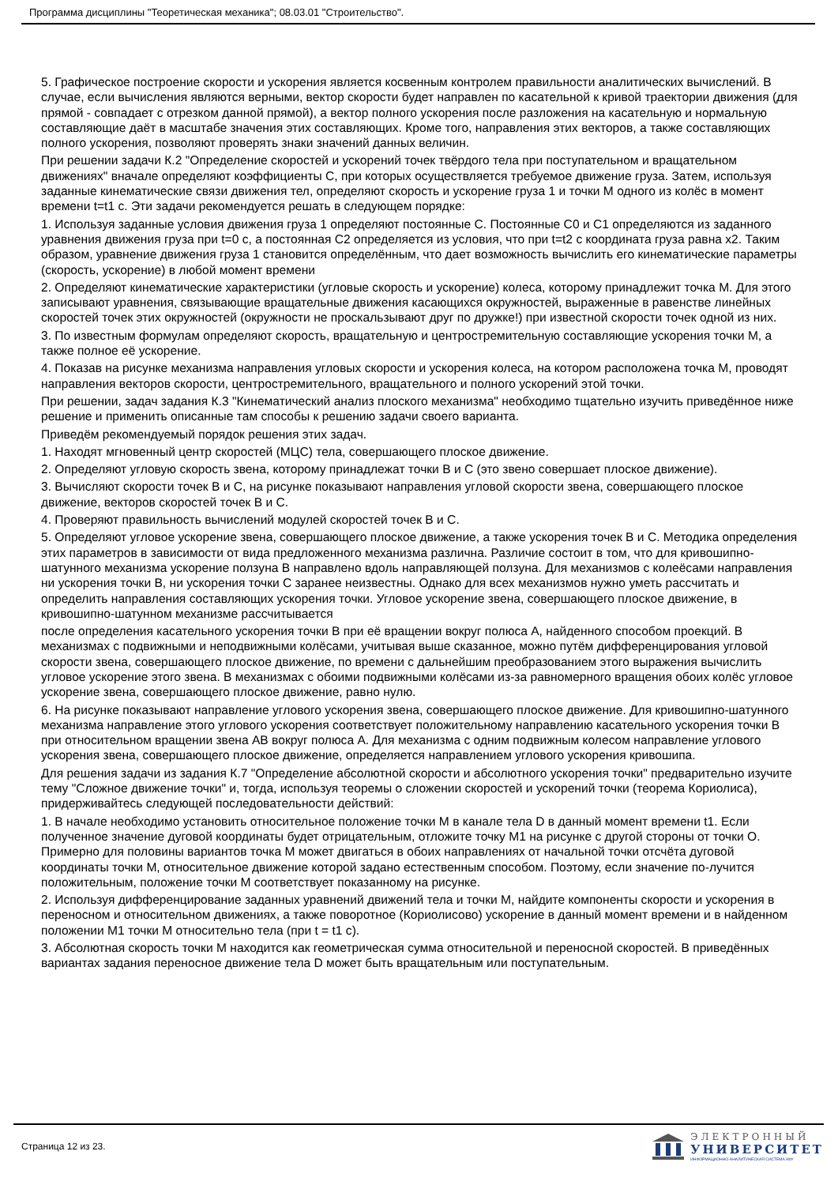Программа дисциплины "Теоретическая механика"; 08.03.01 "Строительство".
5. Графическое построение скорости и ускорения является косвенным контролем правильности аналитических вычислений. В случае, если вычисления являются верными, вектор скорости будет направлен по касательной к кривой траектории движения (для прямой - совпадает с отрезком данной прямой), а вектор полного ускорения после разложения на касательную и нормальную составляющие даёт в масштабе значения этих составляющих. Кроме того, направления этих векторов, а также составляющих полного ускорения, позволяют проверять знаки значений данных величин.
При решении задачи К.2 "Определение скоростей и ускорений точек твёрдого тела при поступательном и вращательном движениях" вначале определяют коэффициенты С, при которых осуществляется требуемое движение груза. Затем, используя заданные кинематические связи движения тел, определяют скорость и ускорение груза 1 и точки М одного из колёс в момент времени t=t1 с. Эти задачи рекомендуется решать в следующем порядке:
1. Используя заданные условия движения груза 1 определяют постоянные С. Постоянные С0 и С1 определяются из заданного уравнения движения груза при t=0 с, а постоянная С2 определяется из условия, что при t=t2 с координата груза равна x2. Таким образом, уравнение движения груза 1 становится определённым, что дает возможность вычислить его кинематические параметры (скорость, ускорение) в любой момент времени
2. Определяют кинематические характеристики (угловые скорость и ускорение) колеса, которому принадлежит точка М. Для этого записывают уравнения, связывающие вращательные движения касающихся окружностей, выраженные в равенстве линейных скоростей точек этих окружностей (окружности не проскальзывают друг по дружке!) при известной скорости точек одной из них.
3. По известным формулам определяют скорость, вращательную и центростремительную составляющие ускорения точки М, а также полное её ускорение.
4. Показав на рисунке механизма направления угловых скорости и ускорения колеса, на котором расположена точка М, проводят направления векторов скорости, центростремительного, вращательного и полного ускорений этой точки.
При решении, задач задания К.3 "Кинематический анализ плоского механизма" необходимо тщательно изучить приведённое ниже решение и применить описанные там способы к решению задачи своего варианта.
Приведём рекомендуемый порядок решения этих задач.
1. Находят мгновенный центр скоростей (МЦС) тела, совершающего плоское движение.
2. Определяют угловую скорость звена, которому принадлежат точки В и С (это звено совершает плоское движение).
3. Вычисляют скорости точек В и С, на рисунке показывают направления угловой скорости звена, совершающего плоское движение, векторов скоростей точек В и С.
4. Проверяют правильность вычислений модулей скоростей точек В и С.
5. Определяют угловое ускорение звена, совершающего плоское движение, а также ускорения точек В и С. Методика определения этих параметров в зависимости от вида предложенного механизма различна. Различие состоит в том, что для кривошипно-шатунного механизма ускорение ползуна В направлено вдоль направляющей ползуна. Для механизмов с колеёсами направления ни ускорения точки В, ни ускорения точки С заранее неизвестны. Однако для всех механизмов нужно уметь рассчитать и определить направления составляющих ускорения точки. Угловое ускорение звена, совершающего плоское движение, в кривошипно-шатунном механизме рассчитывается
после определения касательного ускорения точки В при её вращении вокруг полюса А, найденного способом проекций. В механизмах с подвижными и неподвижными колёсами, учитывая выше сказанное, можно путём дифференцирования угловой скорости звена, совершающего плоское движение, по времени с дальнейшим преобразованием этого выражения вычислить угловое ускорение этого звена. В механизмах с обоими подвижными колёсами из-за равномерного вращения обоих колёс угловое ускорение звена, совершающего плоское движение, равно нулю.
6. На рисунке показывают направление углового ускорения звена, совершающего плоское движение. Для кривошипно-шатунного механизма направление этого углового ускорения соответствует положительному направлению касательного ускорения точки В при относительном вращении звена АВ вокруг полюса А. Для механизма с одним подвижным колесом направление углового ускорения звена, совершающего плоское движение, определяется направлением углового ускорения кривошипа.
Для решения задачи из задания К.7 "Определение абсолютной скорости и абсолютного ускорения точки" предварительно изучите тему "Сложное движение точки" и, тогда, используя теоремы о сложении скоростей и ускорений точки (теорема Кориолиса), придерживайтесь следующей последовательности действий:
1. В начале необходимо установить относительное положение точки М в канале тела D в данный момент времени t1. Если полученное значение дуговой координаты будет отрицательным, отложите точку М1 на рисунке с другой стороны от точки О. Примерно для половины вариантов точка М может двигаться в обоих направлениях от начальной точки отсчёта дуговой координаты точки М, относительное движение которой задано естественным способом. Поэтому, если значение по-лучится положительным, положение точки М соответствует показанному на рисунке.
2. Используя дифференцирование заданных уравнений движений тела и точки М, найдите компоненты скорости и ускорения в переносном и относительном движениях, а также поворотное (Кориолисово) ускорение в данный момент времени и в найденном положении М1 точки М относительно тела (при t = t1 с).
3. Абсолютная скорость точки М находится как геометрическая сумма относительной и переносной скоростей. В приведённых вариантах задания переносное движение тела D может быть вращательным или поступательным.
Страница 12 из 23.
ЭЛЕКТРОННЫЙ
УНИВЕРСИТЕТ
ИНФОРМАЦИОННО-АНАЛИТИЧЕСКАЯ СИСТЕМА КФУ